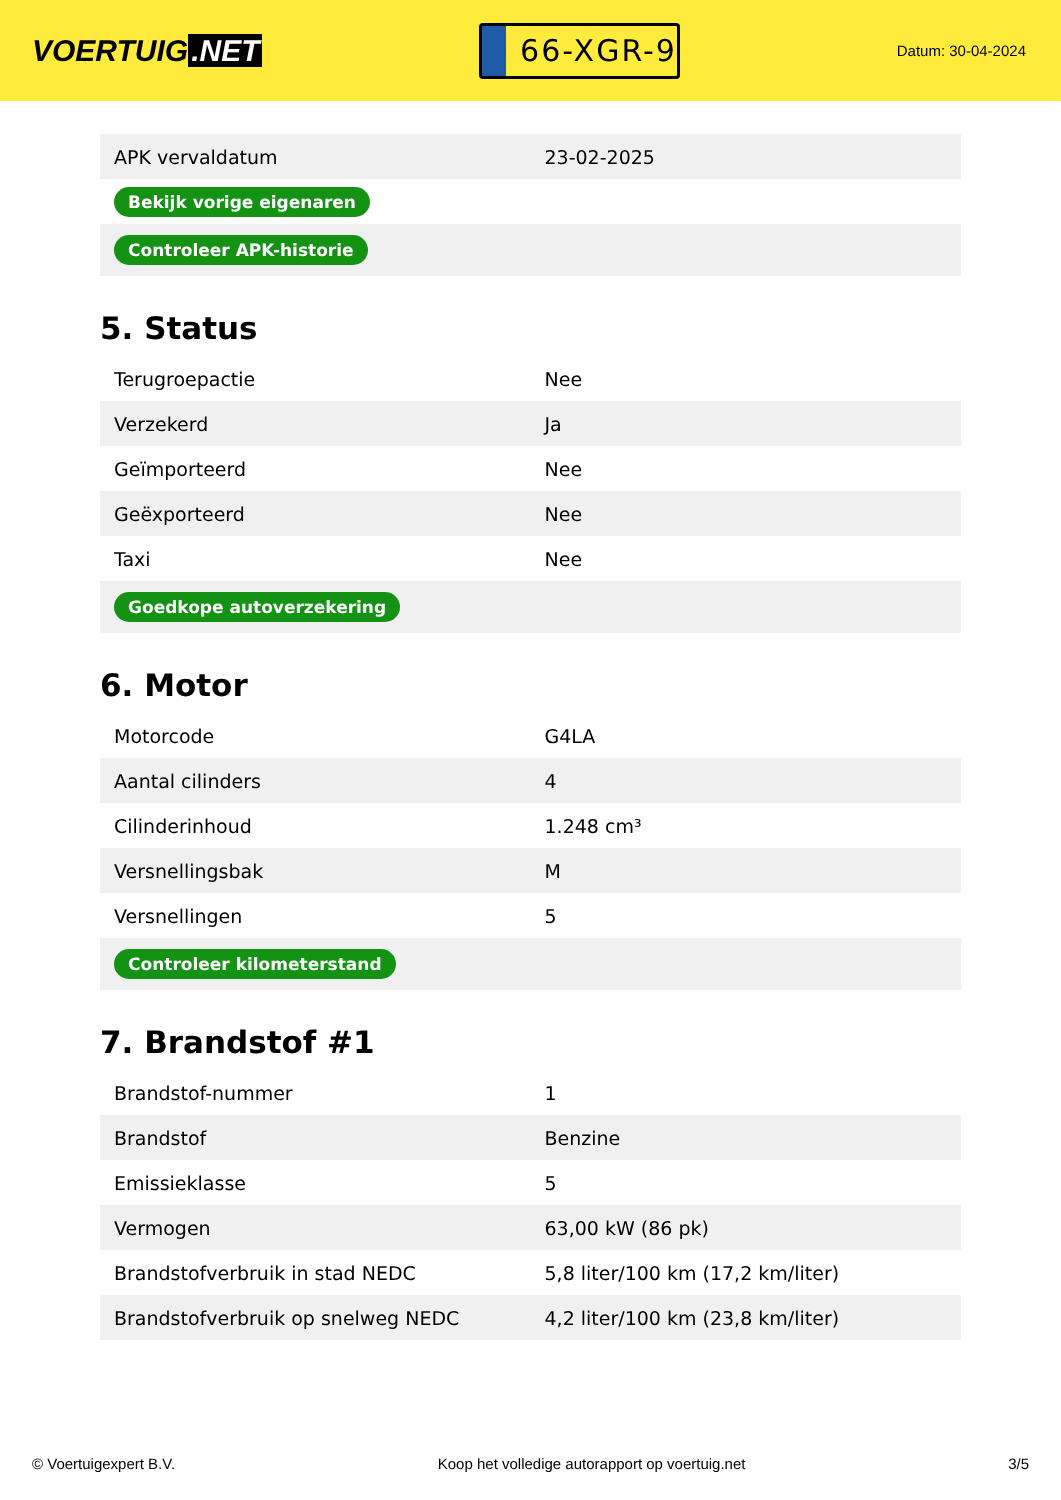VOERTUIG.NET
66-XGR-9
Datum: 30-04-2024
| APK vervaldatum | 23-02-2025 |
| Bekijk vorige eigenaren | |
| Controleer APK-historie | |
5. Status
| Terugroepactie | Nee |
| Verzekerd | Ja |
| Geïmporteerd | Nee |
| Geëxporteerd | Nee |
| Taxi | Nee |
| Goedkope autoverzekering | |
6. Motor
| Motorcode | G4LA |
| Aantal cilinders | 4 |
| Cilinderinhoud | 1.248 cm³ |
| Versnellingsbak | M |
| Versnellingen | 5 |
| Controleer kilometerstand | |
7. Brandstof #1
| Brandstof-nummer | 1 |
| Brandstof | Benzine |
| Emissieklasse | 5 |
| Vermogen | 63,00 kW (86 pk) |
| Brandstofverbruik in stad NEDC | 5,8 liter/100 km (17,2 km/liter) |
| Brandstofverbruik op snelweg NEDC | 4,2 liter/100 km (23,8 km/liter) |
© Voertuigexpert B.V. Koop het volledige autorapport op voertuig.net 3/5